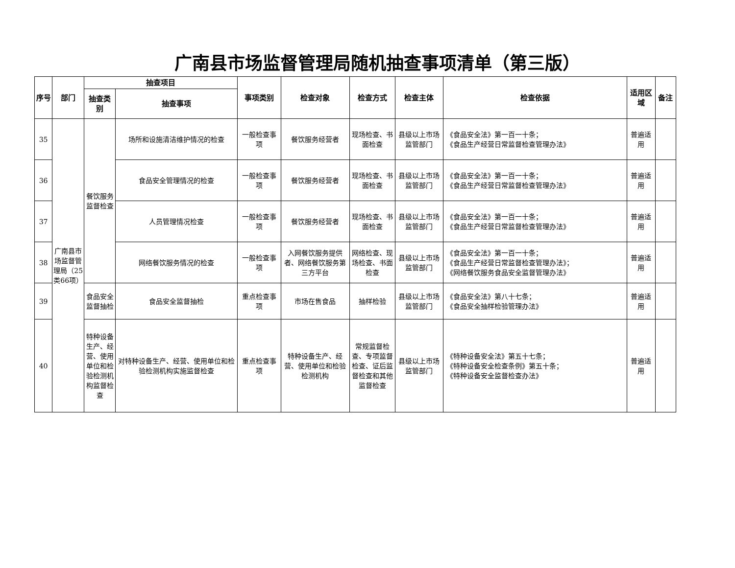广南县市场监督管理局随机抽查事项清单（第三版）
| 序号 | 部门 | 抽查项目 | | 事项类别 | 检查对象 | 检查方式 | 检查主体 | 检查依据 | 适用区域 | 备注 |
| --- | --- | --- | --- | --- | --- | --- | --- | --- | --- | --- |
| | | 抽查类别 | 抽查事项 | | | | | | | |
| 35 | 广南县市场监督管理局（25类66项） | 餐饮服务监督检查 | 场所和设施清洁维护情况的检查 | 一般检查事项 | 餐饮服务经营者 | 现场检查、书面检查 | 县级以上市场监管部门 | 《食品安全法》第一百一十条； 《食品生产经营日常监督检查管理办法》 | 普遍适用 | |
| 36 | | | 食品安全管理情况的检查 | 一般检查事项 | 餐饮服务经营者 | 现场检查、书面检查 | 县级以上市场监管部门 | 《食品安全法》第一百一十条； 《食品生产经营日常监督检查管理办法》 | 普遍适用 | |
| 37 | | | 人员管理情况检查 | 一般检查事项 | 餐饮服务经营者 | 现场检查、书面检查 | 县级以上市场监管部门 | 《食品安全法》第一百一十条； 《食品生产经营日常监督检查管理办法》 | 普遍适用 | |
| 38 | | | 网络餐饮服务情况的检查 | 一般检查事项 | 入网餐饮服务提供者、网络餐饮服务第三方平台 | 网络检查、现场检查、书面检查 | 县级以上市场监管部门 | 《食品安全法》第一百一十条； 《食品生产经营日常监督检查管理办法》； 《网络餐饮服务食品安全监督管理办法》 | 普遍适用 | |
| 39 | | 食品安全监督抽检 | 食品安全监督抽检 | 重点检查事项 | 市场在售食品 | 抽样检验 | 县级以上市场监管部门 | 《食品安全法》第八十七条； 《食品安全抽样检验管理办法》 | 普遍适用 | |
| 40 | | 特种设备生产、经营、使用单位和检验检测机构监督检查 | 对特种设备生产、经营、使用单位和检验检测机构实施监督检查 | 重点检查事项 | 特种设备生产、经营、使用单位和检验检测机构 | 常规监督检查、专项监督检查、证后监督检查和其他监督检查 | 县级以上市场监管部门 | 《特种设备安全法》第五十七条； 《特种设备安全检查条例》第五十条； 《特种设备安全监督检查办法》 | 普遍适用 | |